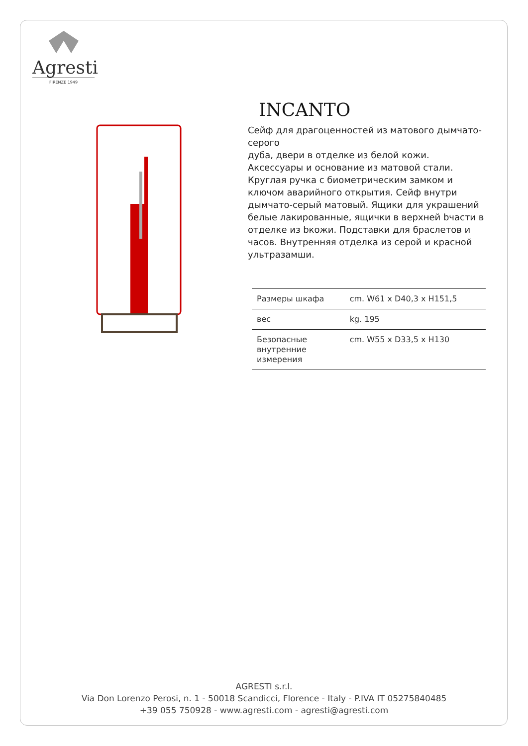Agresti
FIRENZE 1949
INCANTO
Сейф для драгоценностей из матового дымчато-серого
дуба, двери в отделке из белой кожи. Аксессуары и основание из матовой стали. Круглая ручка с биометрическим замком и ключом аварийного открытия. Сейф внутри дымчато-серый матовый. Ящики для украшений белые лакированные, ящички в верхней bчасти в отделке из bкожи. Подставки для браслетов и часов. Внутренняя отделка из серой и красной ультразамши.
| Размеры шкафа | cm. W61 x D40,3 x H151,5 |
| вес | kg. 195 |
| Безопасные внутренние измерения | cm. W55 x D33,5 x H130 |
AGRESTI s.r.l.
Via Don Lorenzo Perosi, n. 1 - 50018 Scandicci, Florence - Italy - P.IVA IT 05275840485
+39 055 750928 - www.agresti.com - agresti@agresti.com